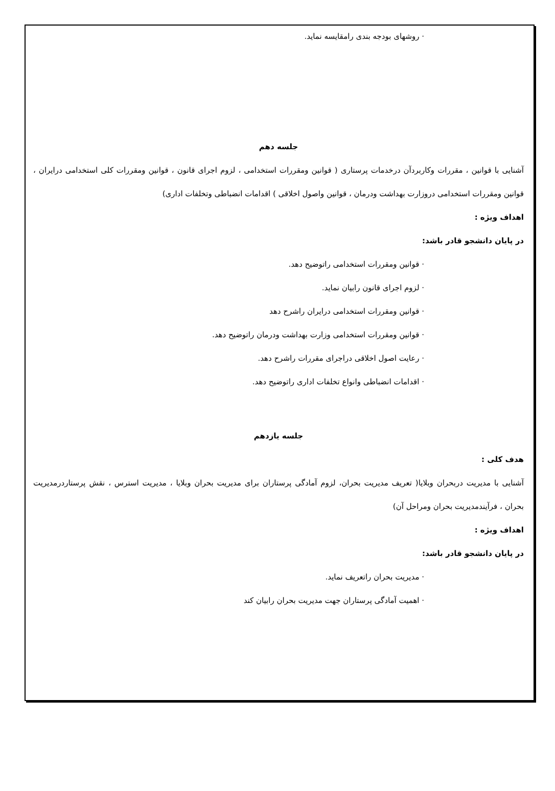· روشهای بودجه بندی رامقایسه نماید.
جلسه دهم
آشنایی با قوانین ، مقررات وکاربردآن درخدمات پرستاری ( قوانین ومقررات استخدامی ، لزوم اجرای قانون ، قوانین ومقررات کلی استخدامی درایران ، قوانین ومقررات استخدامی دروزارت بهداشت ودرمان ، قوانین واصول اخلاقی ) اقدامات انضباطی وتخلفات اداری)
اهداف ویژه :
در پایان دانشجو قادر باشد:
· قوانین ومقررات استخدامی راتوضیح دهد.
· لزوم اجرای قانون رابیان نماید.
· قوانین ومقررات استخدامی درایران راشرح دهد
· قوانین ومقررات استخدامی وزارت بهداشت ودرمان راتوضیح دهد.
· رعایت اصول اخلاقی دراجرای مقررات راشرح دهد.
· اقدامات انضباطی وانواع تخلفات اداری راتوضیح دهد.
جلسه یازدهم
هدف کلی :
آشنایی با مدیریت دربحران وبلایا( تعریف مدیریت بحران، لزوم آمادگی پرستاران برای مدیریت بحران وبلایا ، مدیریت استرس ، نقش پرستاردرمدیریت بحران ، فرآیندمدیریت بحران ومراحل آن)
اهداف ویژه :
در پایان دانشجو قادر باشد:
· مدیریت بحران راتعریف نماید.
· اهمیت آمادگی پرستاران جهت مدیریت بحران رابیان کند